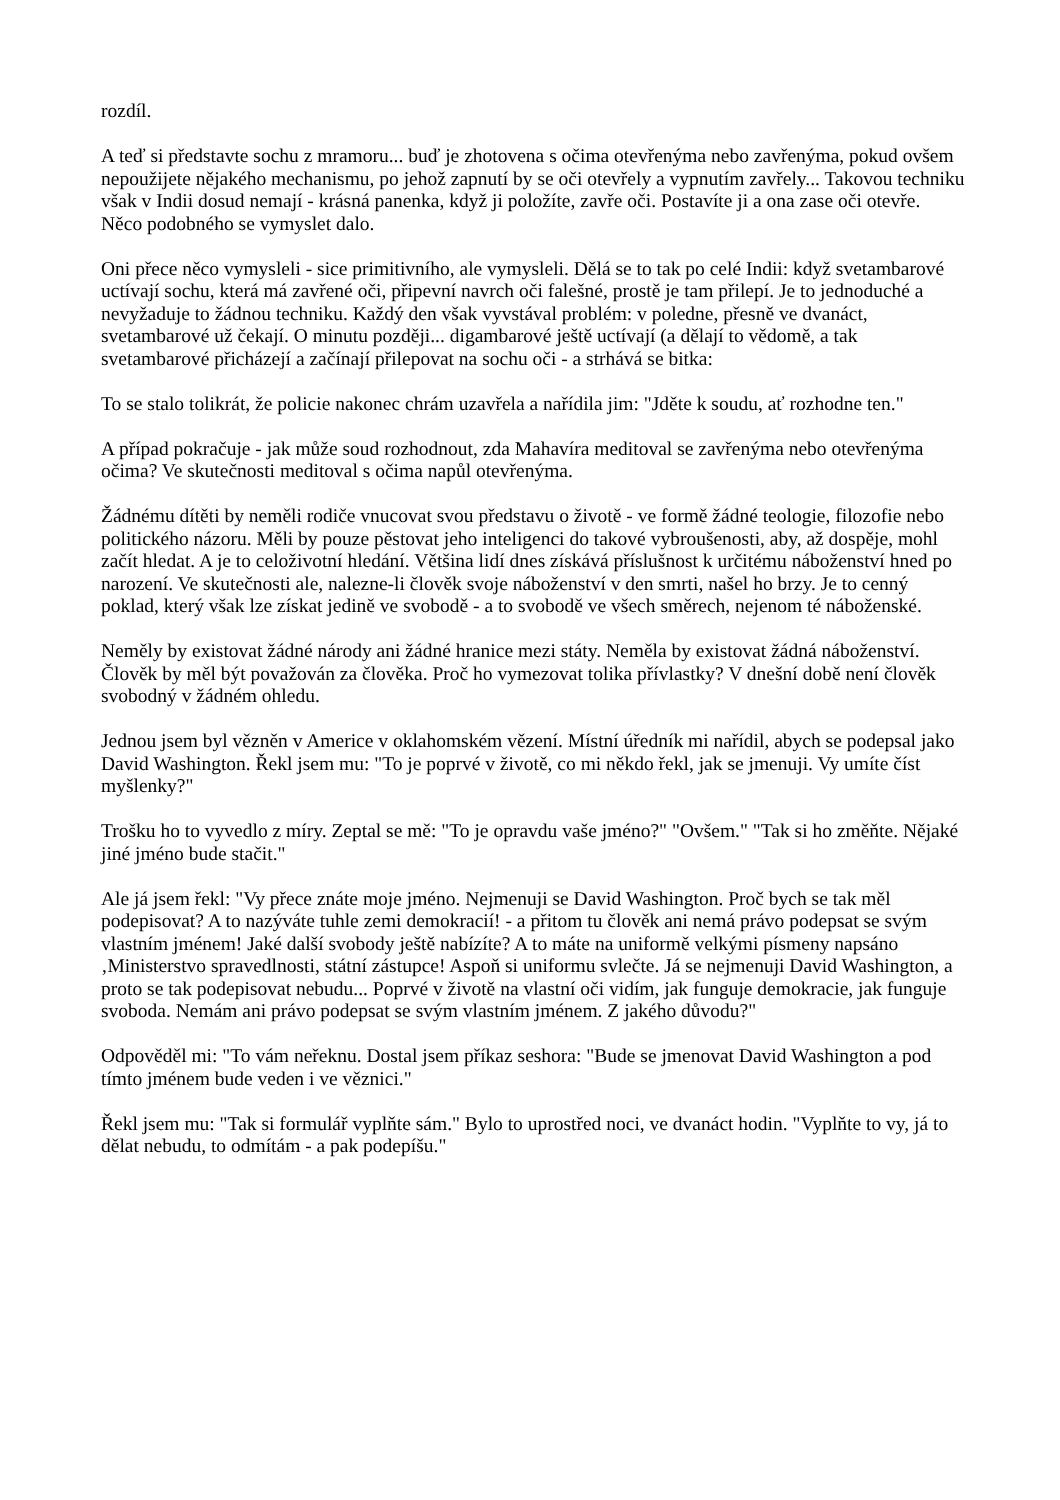rozdíl.
A teď si představte sochu z mramoru... buď je zhotovena s očima otevřenýma nebo zavřenýma, pokud ovšem nepoužijete nějakého mechanismu, po jehož zapnutí by se oči otevřely a vypnutím zavřely... Takovou techniku však v Indii dosud nemají - krásná panenka, když ji položíte, zavře oči. Postavíte ji a ona zase oči otevře. Něco podobného se vymyslet dalo.
Oni přece něco vymysleli - sice primitivního, ale vymysleli. Dělá se to tak po celé Indii: když svetambarové uctívají sochu, která má zavřené oči, připevní navrch oči falešné, prostě je tam přilepí. Je to jednoduché a nevyžaduje to žádnou techniku. Každý den však vyvstával problém: v poledne, přesně ve dvanáct, svetambarové už čekají. O minutu později... digambarové ještě uctívají (a dělají to vědomě, a tak svetambarové přicházejí a začínají přilepovat na sochu oči - a strhává se bitka:
To se stalo tolikrát, že policie nakonec chrám uzavřela a nařídila jim: "Jděte k soudu, ať rozhodne ten."
A případ pokračuje - jak může soud rozhodnout, zda Mahavíra meditoval se zavřenýma nebo otevřenýma očima? Ve skutečnosti meditoval s očima napůl otevřenýma.
Žádnému dítěti by neměli rodiče vnucovat svou představu o životě - ve formě žádné teologie, filozofie nebo politického názoru. Měli by pouze pěstovat jeho inteligenci do takové vybroušenosti, aby, až dospěje, mohl začít hledat. A je to celoživotní hledání. Většina lidí dnes získává příslušnost k určitému náboženství hned po narození. Ve skutečnosti ale, nalezne-li člověk svoje náboženství v den smrti, našel ho brzy. Je to cenný poklad, který však lze získat jedině ve svobodě - a to svobodě ve všech směrech, nejenom té náboženské.
Neměly by existovat žádné národy ani žádné hranice mezi státy. Neměla by existovat žádná náboženství. Člověk by měl být považován za člověka. Proč ho vymezovat tolika přívlastky? V dnešní době není člověk svobodný v žádném ohledu.
Jednou jsem byl vězněn v Americe v oklahomském vězení. Místní úředník mi nařídil, abych se podepsal jako David Washington. Řekl jsem mu: "To je poprvé v životě, co mi někdo řekl, jak se jmenuji. Vy umíte číst myšlenky?"
Trošku ho to vyvedlo z míry. Zeptal se mě: "To je opravdu vaše jméno?" "Ovšem." "Tak si ho změňte. Nějaké jiné jméno bude stačit."
Ale já jsem řekl: "Vy přece znáte moje jméno. Nejmenuji se David Washington. Proč bych se tak měl podepisovat? A to nazýváte tuhle zemi demokracií! - a přitom tu člověk ani nemá právo podepsat se svým vlastním jménem! Jaké další svobody ještě nabízíte? A to máte na uniformě velkými písmeny napsáno ‚Ministerstvo spravedlnosti, státní zástupce! Aspoň si uniformu svlečte. Já se nejmenuji David Washington, a proto se tak podepisovat nebudu... Poprvé v životě na vlastní oči vidím, jak funguje demokracie, jak funguje svoboda. Nemám ani právo podepsat se svým vlastním jménem. Z jakého důvodu?"
Odpověděl mi: "To vám neřeknu. Dostal jsem příkaz seshora: "Bude se jmenovat David Washington a pod tímto jménem bude veden i ve věznici."
Řekl jsem mu: "Tak si formulář vyplňte sám." Bylo to uprostřed noci, ve dvanáct hodin. "Vyplňte to vy, já to dělat nebudu, to odmítám - a pak podepíšu."